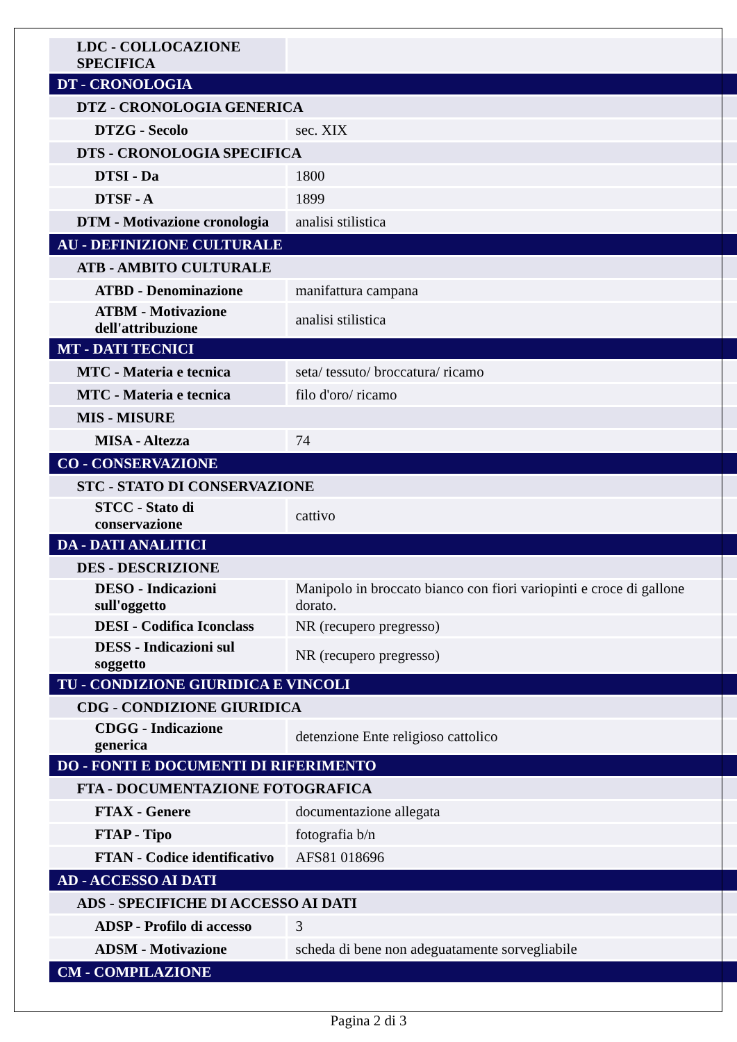| LDC - COLLOCAZIONE SPECIFICA | |
| DT - CRONOLOGIA | |
| DTZ - CRONOLOGIA GENERICA | |
| DTZG - Secolo | sec. XIX |
| DTS - CRONOLOGIA SPECIFICA | |
| DTSI - Da | 1800 |
| DTSF - A | 1899 |
| DTM - Motivazione cronologia | analisi stilistica |
| AU - DEFINIZIONE CULTURALE | |
| ATB - AMBITO CULTURALE | |
| ATBD - Denominazione | manifattura campana |
| ATBM - Motivazione dell'attribuzione | analisi stilistica |
| MT - DATI TECNICI | |
| MTC - Materia e tecnica | seta/ tessuto/ broccatura/ ricamo |
| MTC - Materia e tecnica | filo d'oro/ ricamo |
| MIS - MISURE | |
| MISA - Altezza | 74 |
| CO - CONSERVAZIONE | |
| STC - STATO DI CONSERVAZIONE | |
| STCC - Stato di conservazione | cattivo |
| DA - DATI ANALITICI | |
| DES - DESCRIZIONE | |
| DESO - Indicazioni sull'oggetto | Manipolo in broccato bianco con fiori variopinti e croce di gallone dorato. |
| DESI - Codifica Iconclass | NR (recupero pregresso) |
| DESS - Indicazioni sul soggetto | NR (recupero pregresso) |
| TU - CONDIZIONE GIURIDICA E VINCOLI | |
| CDG - CONDIZIONE GIURIDICA | |
| CDGG - Indicazione generica | detenzione Ente religioso cattolico |
| DO - FONTI E DOCUMENTI DI RIFERIMENTO | |
| FTA - DOCUMENTAZIONE FOTOGRAFICA | |
| FTAX - Genere | documentazione allegata |
| FTAP - Tipo | fotografia b/n |
| FTAN - Codice identificativo | AFS81 018696 |
| AD - ACCESSO AI DATI | |
| ADS - SPECIFICHE DI ACCESSO AI DATI | |
| ADSP - Profilo di accesso | 3 |
| ADSM - Motivazione | scheda di bene non adeguatamente sorvegliabile |
| CM - COMPILAZIONE | |
Pagina 2 di 3